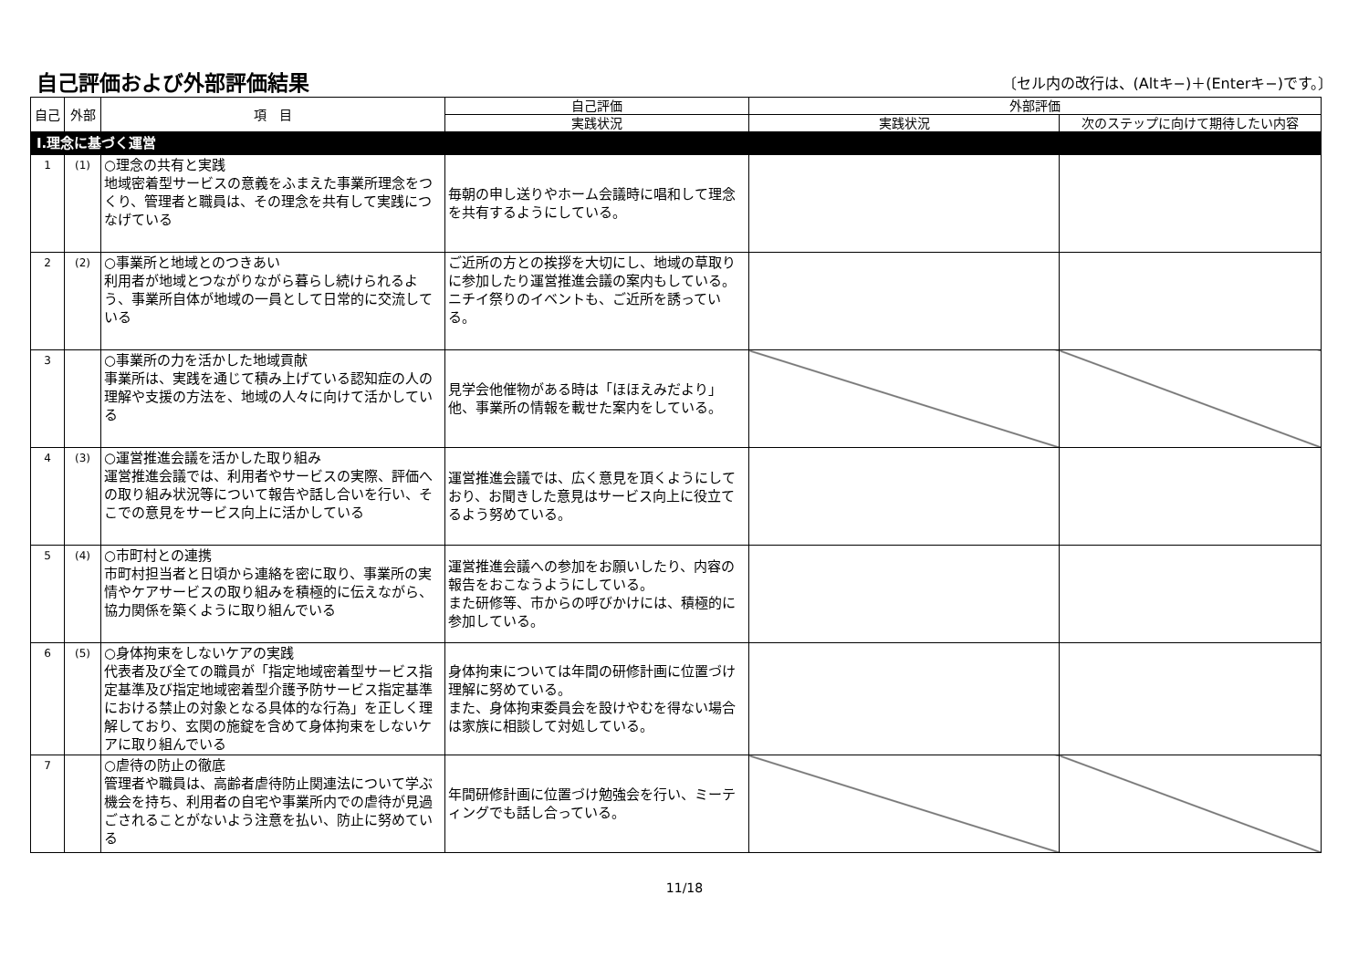自己評価および外部評価結果
〔セル内の改行は、(Altキ−)＋(Enterキ−)です。〕
| 自己 | 外部 | 項 目 | 自己評価 | 外部評価 | |
| --- | --- | --- | --- | --- | --- |
| | | | 実践状況 | 実践状況 | 次のステップに向けて期待したい内容 |
| Ⅰ.理念に基づく運営 | | | | | |
| 1 | (1) | ○理念の共有と実践 地域密着型サービスの意義をふまえた事業所理念をつくり、管理者と職員は、その理念を共有して実践につなげている | 毎朝の申し送りやホーム会議時に唱和して理念を共有するようにしている。 | | |
| 2 | (2) | ○事業所と地域とのつきあい 利用者が地域とつながりながら暮らし続けられるよう、事業所自体が地域の一員として日常的に交流している | ご近所の方との挨拶を大切にし、地域の草取りに参加したり運営推進会議の案内もしている。 ニチイ祭りのイベントも、ご近所を誘っている。 | | |
| 3 | | ○事業所の力を活かした地域貢献 事業所は、実践を通じて積み上げている認知症の人の理解や支援の方法を、地域の人々に向けて活かしている | 見学会他催物がある時は「ほほえみだより」他、事業所の情報を載せた案内をしている。 | | |
| 4 | (3) | ○運営推進会議を活かした取り組み 運営推進会議では、利用者やサービスの実際、評価への取り組み状況等について報告や話し合いを行い、そこでの意見をサービス向上に活かしている | 運営推進会議では、広く意見を頂くようにしており、お聞きした意見はサービス向上に役立てるよう努めている。 | | |
| 5 | (4) | ○市町村との連携 市町村担当者と日頃から連絡を密に取り、事業所の実情やケアサービスの取り組みを積極的に伝えながら、協力関係を築くように取り組んでいる | 運営推進会議への参加をお願いしたり、内容の報告をおこなうようにしている。 また研修等、市からの呼びかけには、積極的に参加している。 | | |
| 6 | (5) | ○身体拘束をしないケアの実践 代表者及び全ての職員が「指定地域密着型サービス指定基準及び指定地域密着型介護予防サービス指定基準における禁止の対象となる具体的な行為」を正しく理解しており、玄関の施錠を含めて身体拘束をしないケアに取り組んでいる | 身体拘束については年間の研修計画に位置づけ理解に努めている。 また、身体拘束委員会を設けやむを得ない場合は家族に相談して対処している。 | | |
| 7 | | ○虐待の防止の徹底 管理者や職員は、高齢者虐待防止関連法について学ぶ機会を持ち、利用者の自宅や事業所内での虐待が見過ごされることがないよう注意を払い、防止に努めている | 年間研修計画に位置づけ勉強会を行い、ミーティングでも話し合っている。 | | |
11/18